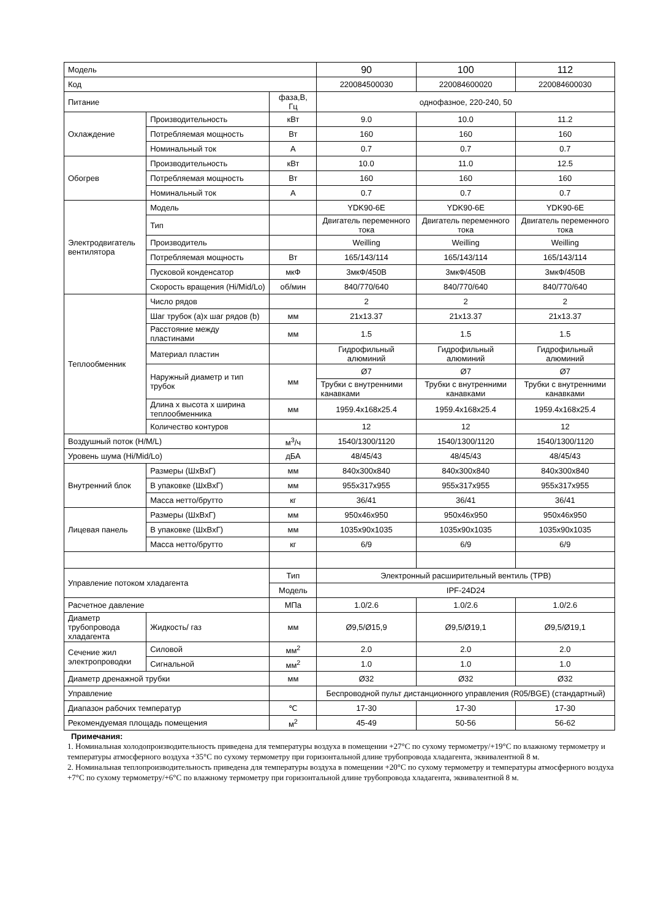| Модель | | | 90 | 100 | 112 |
| Код | | | 220084500030 | 220084600020 | 220084600030 |
| Питание | | фаза,В, Гц | однофазное, 220-240, 50 | | |
| Охлаждение | Производительность | кВт | 9.0 | 10.0 | 11.2 |
| | Потребляемая мощность | Вт | 160 | 160 | 160 |
| | Номинальный ток | A | 0.7 | 0.7 | 0.7 |
| Обогрев | Производительность | кВт | 10.0 | 11.0 | 12.5 |
| | Потребляемая мощность | Вт | 160 | 160 | 160 |
| | Номинальный ток | A | 0.7 | 0.7 | 0.7 |
| Электродвигатель вентилятора | Модель | | YDK90-6E | YDK90-6E | YDK90-6E |
| | Тип | | Двигатель переменного тока | Двигатель переменного тока | Двигатель переменного тока |
| | Производитель | | Weilling | Weilling | Weilling |
| | Потребляемая мощность | Вт | 165/143/114 | 165/143/114 | 165/143/114 |
| | Пусковой конденсатор | мкФ | 3мкФ/450В | 3мкФ/450В | 3мкФ/450В |
| | Скорость вращения (Hi/Mid/Lo) | об/мин | 840/770/640 | 840/770/640 | 840/770/640 |
| Теплообменник | Число рядов | | 2 | 2 | 2 |
| | Шаг трубок (a)x шаг рядов (b) | мм | 21x13.37 | 21x13.37 | 21x13.37 |
| | Расстояние между пластинами | мм | 1.5 | 1.5 | 1.5 |
| | Материал пластин | | Гидрофильный алюминий | Гидрофильный алюминий | Гидрофильный алюминий |
| | Наружный диаметр и тип трубок | мм | Ø7 | Ø7 | Ø7 |
| | | | Трубки с внутренними канавками | Трубки с внутренними канавками | Трубки с внутренними канавками |
| | Длина x высота x ширина теплообменника | мм | 1959.4x168x25.4 | 1959.4x168x25.4 | 1959.4x168x25.4 |
| | Количество контуров | | 12 | 12 | 12 |
| Воздушный поток (H/M/L) | | м<sup>3</sup>/ч | 1540/1300/1120 | 1540/1300/1120 | 1540/1300/1120 |
| Уровень шума (Hi/Mid/Lo) | | дБА | 48/45/43 | 48/45/43 | 48/45/43 |
| Внутренний блок | Размеры (ШxВxГ) | мм | 840x300x840 | 840x300x840 | 840x300x840 |
| | В упаковке (ШxВxГ) | мм | 955x317x955 | 955x317x955 | 955x317x955 |
| | Масса нетто/брутто | кг | 36/41 | 36/41 | 36/41 |
| Лицевая панель | Размеры (ШxВxГ) | мм | 950x46x950 | 950x46x950 | 950x46x950 |
| | В упаковке (ШxВxГ) | мм | 1035x90x1035 | 1035x90x1035 | 1035x90x1035 |
| | Масса нетто/брутто | кг | 6/9 | 6/9 | 6/9 |
| Управление потоком хладагента | | Тип | Электронный расширительный вентиль (ТРВ) | | |
| | | Модель | IPF-24D24 | | |
| Расчетное давление | | МПа | 1.0/2.6 | 1.0/2.6 | 1.0/2.6 |
| Диаметр трубопровода хладагента | Жидкость/ газ | мм | Ø9,5/Ø15,9 | Ø9,5/Ø19,1 | Ø9,5/Ø19,1 |
| Сечение жил электропроводки | Силовой | мм<sup>2</sup> | 2.0 | 2.0 | 2.0 |
| | Сигнальной | мм<sup>2</sup> | 1.0 | 1.0 | 1.0 |
| Диаметр дренажной трубки | | мм | Ø32 | Ø32 | Ø32 |
| Управление | | | Беспроводной пульт дистанционного управления (R05/BGE) (стандартный) | | |
| Диапазон рабочих температур | | ℃ | 17-30 | 17-30 | 17-30 |
| Рекомендуемая площадь помещения | | м<sup>2</sup> | 45-49 | 50-56 | 56-62 |
Примечания:
1. Номинальная холодопроизводительность приведена для температуры воздуха в помещении +27°C по сухому термометру/+19°C по влажному термометру и температуры атмосферного воздуха +35°C по сухому термометру при горизонтальной длине трубопровода хладагента, эквивалентной 8 м.
2. Номинальная теплопроизводительность приведена для температуры воздуха в помещении +20°C по сухому термометру и температуры атмосферного воздуха +7°C по сухому термометру/+6°C по влажному термометру при горизонтальной длине трубопровода хладагента, эквивалентной 8 м.